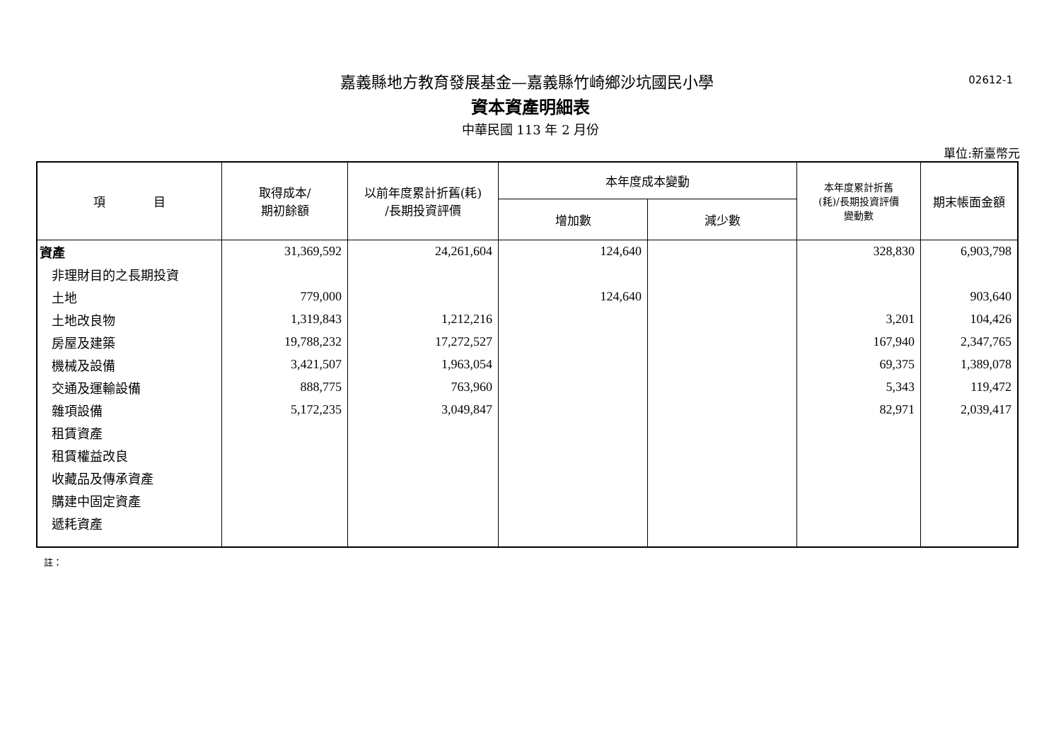嘉義縣地方教育發展基金—嘉義縣竹崎鄉沙坑國民小學
02612-1
資本資產明細表
中華民國 113 年 2 月份
單位:新臺幣元
| 項 目 | 取得成本/ 期初餘額 | 以前年度累計折舊(耗) /長期投資評價 | 本年度成本變動 | | 本年度累計折舊 (耗)/長期投資評價 變動數 | 期末帳面金額 |
| --- | --- | --- | --- | --- | --- | --- |
| | | | 增加數 | 減少數 | | |
| 資產 | 31,369,592 | 24,261,604 | 124,640 | | 328,830 | 6,903,798 |
| 非理財目的之長期投資 | | | | | | |
| 土地 | 779,000 | | 124,640 | | | 903,640 |
| 土地改良物 | 1,319,843 | 1,212,216 | | | 3,201 | 104,426 |
| 房屋及建築 | 19,788,232 | 17,272,527 | | | 167,940 | 2,347,765 |
| 機械及設備 | 3,421,507 | 1,963,054 | | | 69,375 | 1,389,078 |
| 交通及運輸設備 | 888,775 | 763,960 | | | 5,343 | 119,472 |
| 雜項設備 | 5,172,235 | 3,049,847 | | | 82,971 | 2,039,417 |
| 租賃資產 | | | | | | |
| 租賃權益改良 | | | | | | |
| 收藏品及傳承資產 | | | | | | |
| 購建中固定資產 | | | | | | |
| 遞耗資產 | | | | | | |
註：